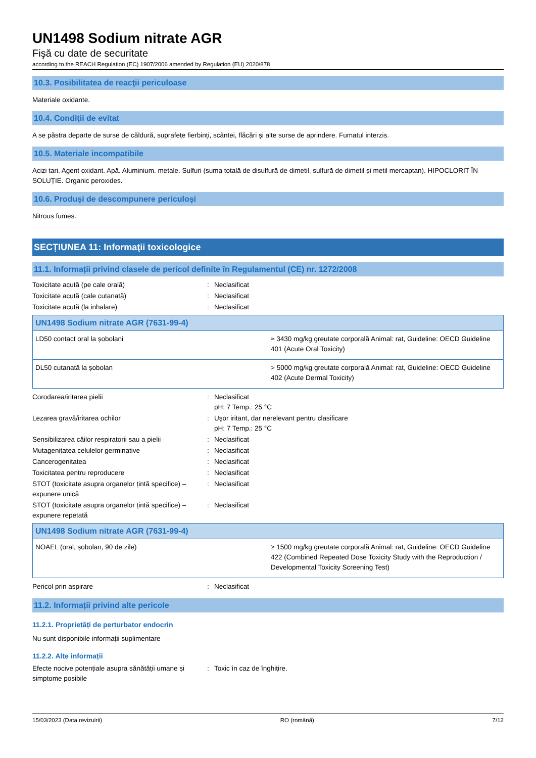UN1498 Sodium nitrate AGR
Fişă cu date de securitate
according to the REACH Regulation (EC) 1907/2006 amended by Regulation (EU) 2020/878
10.3. Posibilitatea de reacţii periculoase
Materiale oxidante.
10.4. Condiţii de evitat
A se păstra departe de surse de căldură, suprafețe fierbinți, scântei, flăcări și alte surse de aprindere. Fumatul interzis.
10.5. Materiale incompatibile
Acizi tari. Agent oxidant. Apă. Aluminium. metale. Sulfuri (suma totală de disulfură de dimetil, sulfură de dimetil și metil mercaptan). HIPOCLORIT ÎN SOLUȚIE. Organic peroxides.
10.6. Produşi de descompunere periculoşi
Nitrous fumes.
SECȚIUNEA 11: Informaţii toxicologice
11.1. Informații privind clasele de pericol definite în Regulamentul (CE) nr. 1272/2008
| Toxicitate acută (pe cale orală) | : | Neclasificat |
| Toxicitate acută (cale cutanată) | : | Neclasificat |
| Toxicitate acută (la inhalare) | : | Neclasificat |
| UN1498 Sodium nitrate AGR (7631-99-4) | |
| --- | --- |
| LD50 contact oral la șobolani | ≈ 3430 mg/kg greutate corporală Animal: rat, Guideline: OECD Guideline 401 (Acute Oral Toxicity) |
| DL50 cutanată la șobolan | > 5000 mg/kg greutate corporală Animal: rat, Guideline: OECD Guideline 402 (Acute Dermal Toxicity) |
| Corodarea/iritarea pielii | : | Neclasificat pH: 7 Temp.: 25 °C |
| Lezarea gravă/iritarea ochilor | : | Uşor iritant, dar nerelevant pentru clasificare pH: 7 Temp.: 25 °C |
| Sensibilizarea căilor respiratorii sau a pielii | : | Neclasificat |
| Mutagenitatea celulelor germinative | : | Neclasificat |
| Cancerogenitatea | : | Neclasificat |
| Toxicitatea pentru reproducere | : | Neclasificat |
| STOT (toxicitate asupra organelor țintă specifice) – expunere unică | : | Neclasificat |
| STOT (toxicitate asupra organelor țintă specifice) – expunere repetată | : | Neclasificat |
| UN1498 Sodium nitrate AGR (7631-99-4) | |
| --- | --- |
| NOAEL (oral, șobolan, 90 de zile) | ≥ 1500 mg/kg greutate corporală Animal: rat, Guideline: OECD Guideline 422 (Combined Repeated Dose Toxicity Study with the Reproduction / Developmental Toxicity Screening Test) |
| Pericol prin aspirare | : | Neclasificat |
11.2. Informații privind alte pericole
11.2.1. Proprietăți de perturbator endocrin
Nu sunt disponibile informații suplimentare
11.2.2. Alte informații
| Efecte nocive potențiale asupra sănătății umane și simptome posibile | : | Toxic în caz de înghițire. |
15/03/2023 (Data revizuirii) RO (română) 7/12